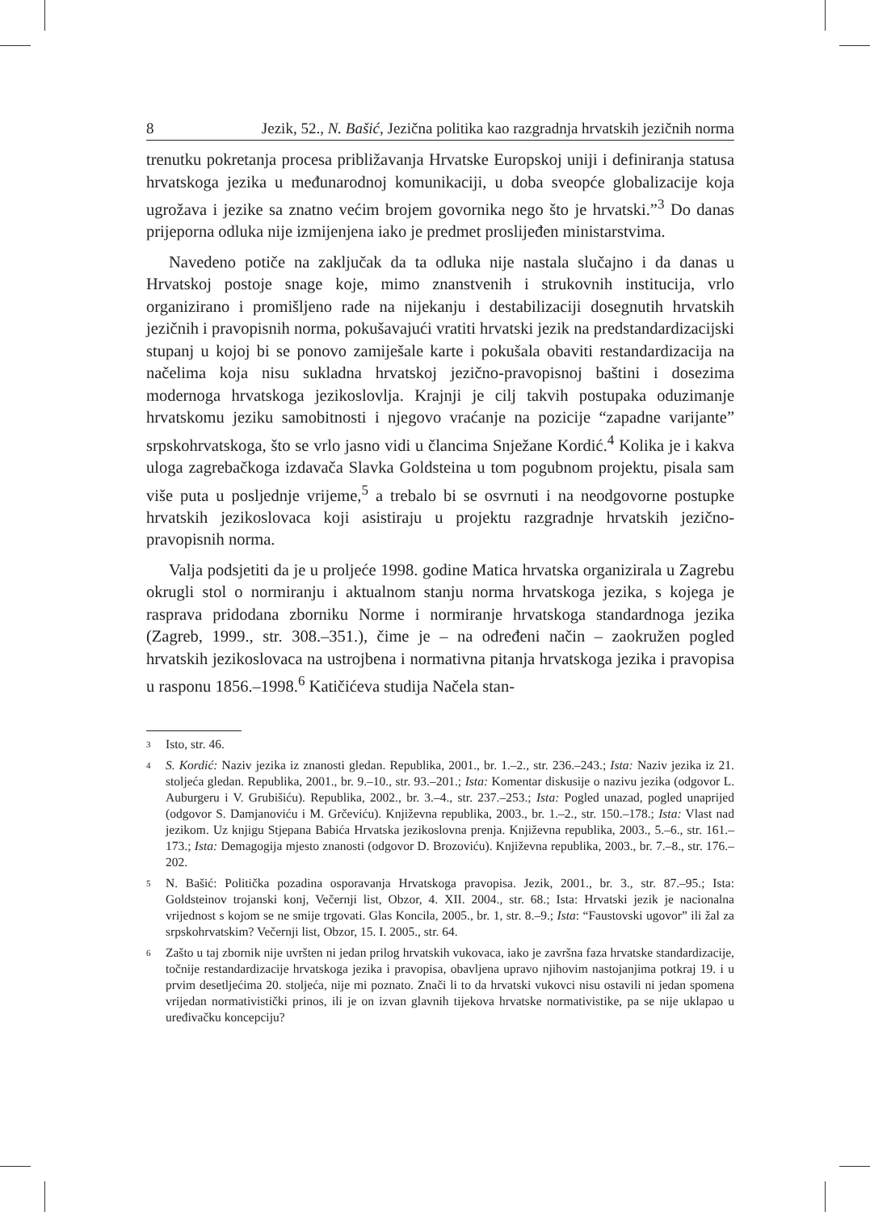8 Jezik, 52., N. Bašić, Jezična politika kao razgradnja hrvatskih jezičnih norma
trenutku pokretanja procesa približavanja Hrvatske Europskoj uniji i definiranja statusa hrvatskoga jezika u međunarodnoj komunikaciji, u doba sveopće globalizacije koja ugrožava i jezike sa znatno većim brojem govornika nego što je hrvatski.”<sup>3</sup> Do danas prijeporna odluka nije izmijenjena iako je predmet proslijeđen ministarstvima.
Navedeno potiče na zaključak da ta odluka nije nastala slučajno i da danas u Hrvatskoj postoje snage koje, mimo znanstvenih i strukovnih institucija, vrlo organizirano i promišljeno rade na nijekanju i destabilizaciji dosegnutih hrvatskih jezičnih i pravopisnih norma, pokušavajući vratiti hrvatski jezik na predstandardizacijski stupanj u kojoj bi se ponovo zamiješale karte i pokušala obaviti restandardizacija na načelima koja nisu sukladna hrvatskoj jezično-pravopisnoj baštini i dosezima modernoga hrvatskoga jezikoslovlja. Krajnji je cilj takvih postupaka oduzimanje hrvatskomu jeziku samobitnosti i njegovo vraćanje na pozicije “zapadne varijante” srpskohrvatskoga, što se vrlo jasno vidi u člancima Snježane Kordić.<sup>4</sup> Kolika je i kakva uloga zagrebačkoga izdavača Slavka Goldsteina u tom pogubnom projektu, pisala sam više puta u posljednje vrijeme,<sup>5</sup> a trebalo bi se osvrnuti i na neodgovorne postupke hrvatskih jezikoslovaca koji asistiraju u projektu razgradnje hrvatskih jezično-pravopisnih norma.
Valja podsjetiti da je u proljeće 1998. godine Matica hrvatska organizirala u Zagrebu okrugli stol o normiranju i aktualnom stanju norma hrvatskoga jezika, s kojega je rasprava pridodana zborniku Norme i normiranje hrvatskoga standardnoga jezika (Zagreb, 1999., str. 308.–351.), čime je – na određeni način – zaokružen pogled hrvatskih jezikoslovaca na ustrojbena i normativna pitanja hrvatskoga jezika i pravopisa u rasponu 1856.–1998.<sup>6</sup> Katičićeva studija Načela stan-
3
Isto, str. 46.
4
S. Kordić: Naziv jezika iz znanosti gledan. Republika, 2001., br. 1.–2., str. 236.–243.; Ista: Naziv jezika iz 21. stoljeća gledan. Republika, 2001., br. 9.–10., str. 93.–201.; Ista: Komentar diskusije o nazivu jezika (odgovor L. Auburgeru i V. Grubišiću). Republika, 2002., br. 3.–4., str. 237.–253.; Ista: Pogled unazad, pogled unaprijed (odgovor S. Damjanoviću i M. Grčeviću). Književna republika, 2003., br. 1.–2., str. 150.–178.; Ista: Vlast nad jezikom. Uz knjigu Stjepana Babića Hrvatska jezikoslovna prenja. Književna republika, 2003., 5.–6., str. 161.–173.; Ista: Demagogija mjesto znanosti (odgovor D. Brozoviću). Književna republika, 2003., br. 7.–8., str. 176.–202.
5
N. Bašić: Politička pozadina osporavanja Hrvatskoga pravopisa. Jezik, 2001., br. 3., str. 87.–95.; Ista: Goldsteinov trojanski konj, Večernji list, Obzor, 4. XII. 2004., str. 68.; Ista: Hrvatski jezik je nacionalna vrijednost s kojom se ne smije trgovati. Glas Koncila, 2005., br. 1, str. 8.–9.; Ista: “Faustovski ugovor” ili žal za srpskohrvatskim? Večernji list, Obzor, 15. I. 2005., str. 64.
6
Zašto u taj zbornik nije uvršten ni jedan prilog hrvatskih vukovaca, iako je završna faza hrvatske standardizacije, točnije restandardizacije hrvatskoga jezika i pravopisa, obavljena upravo njihovim nastojanjima potkraj 19. i u prvim desetljećima 20. stoljeća, nije mi poznato. Znači li to da hrvatski vukovci nisu ostavili ni jedan spomena vrijedan normativistički prinos, ili je on izvan glavnih tijekova hrvatske normativistike, pa se nije uklapao u uređivačku koncepciju?